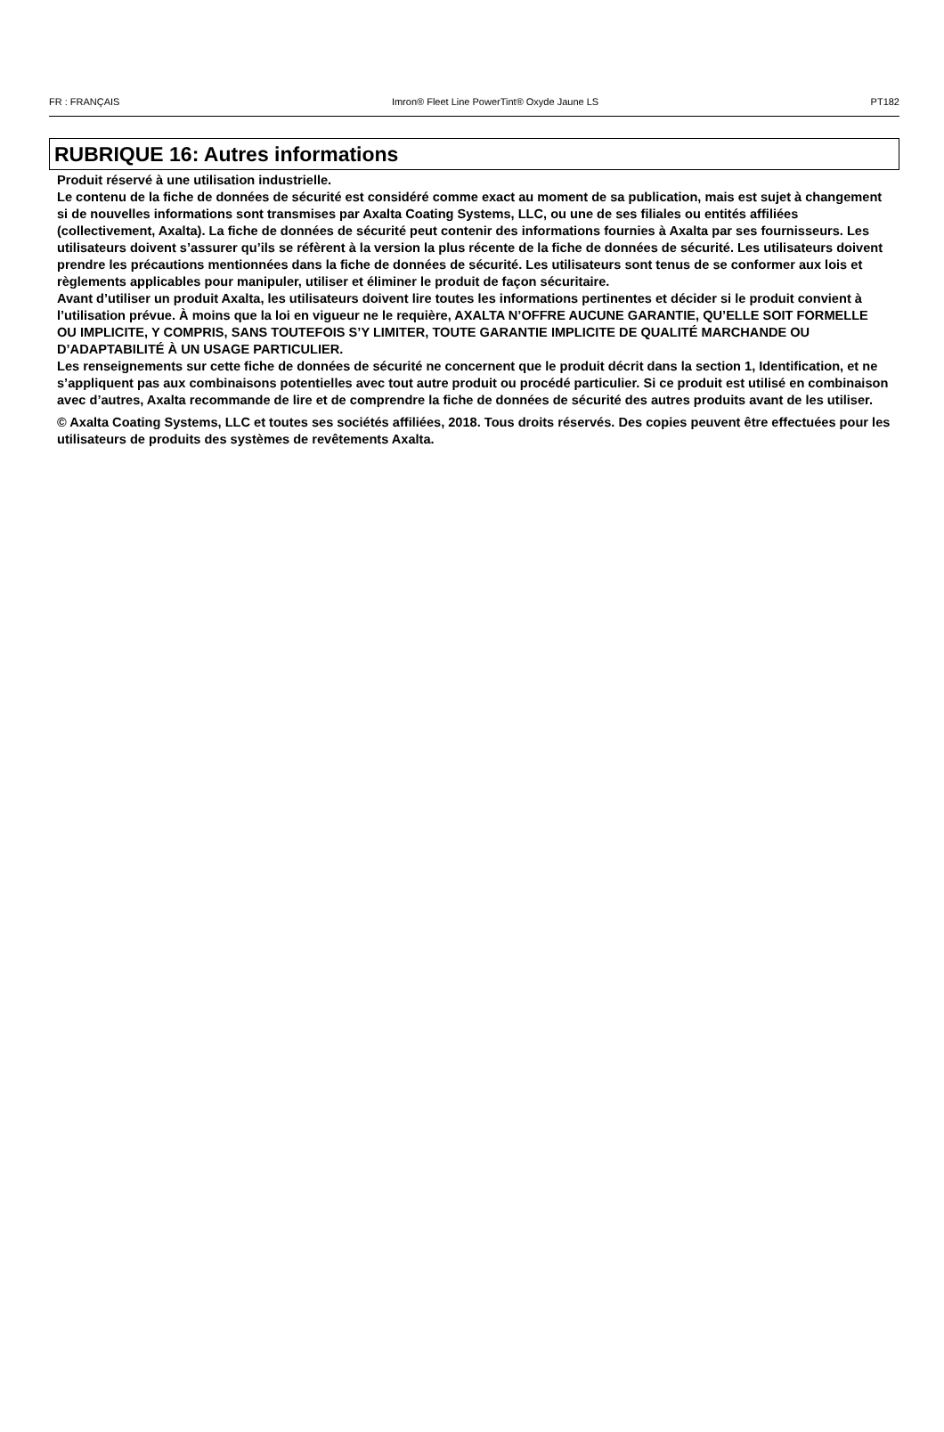FR : FRANÇAIS Imron® Fleet Line PowerTint® Oxyde Jaune LS PT182
RUBRIQUE 16: Autres informations
Produit réservé à une utilisation industrielle.
Le contenu de la fiche de données de sécurité est considéré comme exact au moment de sa publication, mais est sujet à changement si de nouvelles informations sont transmises par Axalta Coating Systems, LLC, ou une de ses filiales ou entités affiliées (collectivement, Axalta). La fiche de données de sécurité peut contenir des informations fournies à Axalta par ses fournisseurs. Les utilisateurs doivent s’assurer qu’ils se réfèrent à la version la plus récente de la fiche de données de sécurité. Les utilisateurs doivent prendre les précautions mentionnées dans la fiche de données de sécurité. Les utilisateurs sont tenus de se conformer aux lois et règlements applicables pour manipuler, utiliser et éliminer le produit de façon sécuritaire.
Avant d’utiliser un produit Axalta, les utilisateurs doivent lire toutes les informations pertinentes et décider si le produit convient à l’utilisation prévue. À moins que la loi en vigueur ne le requière, AXALTA N’OFFRE AUCUNE GARANTIE, QU’ELLE SOIT FORMELLE OU IMPLICITE, Y COMPRIS, SANS TOUTEFOIS S’Y LIMITER, TOUTE GARANTIE IMPLICITE DE QUALITÉ MARCHANDE OU D’ADAPTABILITÉ À UN USAGE PARTICULIER.
Les renseignements sur cette fiche de données de sécurité ne concernent que le produit décrit dans la section 1, Identification, et ne s’appliquent pas aux combinaisons potentielles avec tout autre produit ou procédé particulier. Si ce produit est utilisé en combinaison avec d’autres, Axalta recommande de lire et de comprendre la fiche de données de sécurité des autres produits avant de les utiliser.
© Axalta Coating Systems, LLC et toutes ses sociétés affiliées, 2018. Tous droits réservés. Des copies peuvent être effectuées pour les utilisateurs de produits des systèmes de revêtements Axalta.